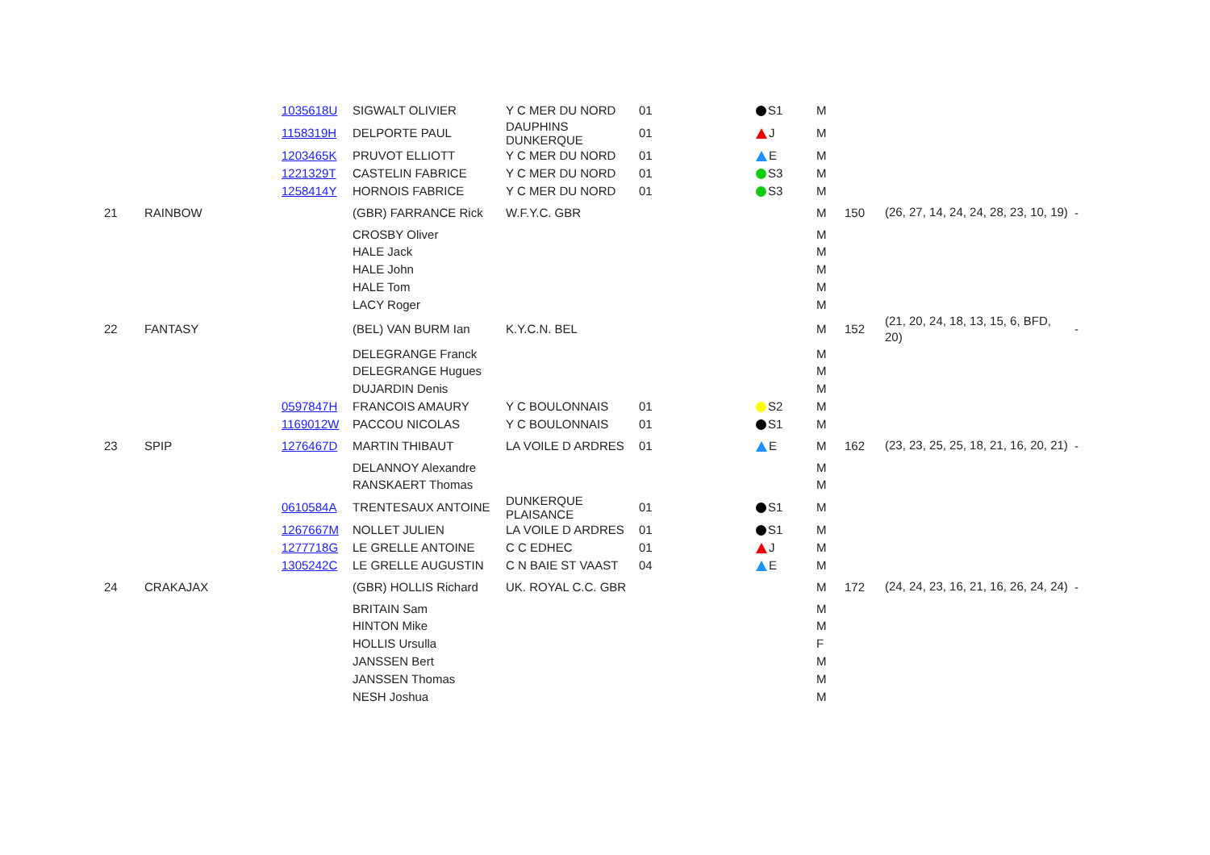| | | 1035618U | SIGWALT OLIVIER | Y C MER DU NORD | 01 | S1 | M | | | |
| | | 1158319H | DELPORTE PAUL | DAUPHINS DUNKERQUE | 01 | J | M | | | |
| | | 1203465K | PRUVOT ELLIOTT | Y C MER DU NORD | 01 | E | M | | | |
| | | 1221329T | CASTELIN FABRICE | Y C MER DU NORD | 01 | S3 | M | | | |
| | | 1258414Y | HORNOIS FABRICE | Y C MER DU NORD | 01 | S3 | M | | | |
| 21 | RAINBOW | | (GBR) FARRANCE Rick | W.F.Y.C. GBR | | | M | 150 | (26, 27, 14, 24, 24, 28, 23, 10, 19) | - |
| | | | CROSBY Oliver | | | | M | | | |
| | | | HALE Jack | | | | M | | | |
| | | | HALE John | | | | M | | | |
| | | | HALE Tom | | | | M | | | |
| | | | LACY Roger | | | | M | | | |
| 22 | FANTASY | | (BEL) VAN BURM Ian | K.Y.C.N. BEL | | | M | 152 | (21, 20, 24, 18, 13, 15, 6, BFD, 20) | - |
| | | | DELEGRANGE Franck | | | | M | | | |
| | | | DELEGRANGE Hugues | | | | M | | | |
| | | | DUJARDIN Denis | | | | M | | | |
| | | 0597847H | FRANCOIS AMAURY | Y C BOULONNAIS | 01 | S2 | M | | | |
| | | 1169012W | PACCOU NICOLAS | Y C BOULONNAIS | 01 | S1 | M | | | |
| 23 | SPIP | 1276467D | MARTIN THIBAUT | LA VOILE D ARDRES | 01 | E | M | 162 | (23, 23, 25, 25, 18, 21, 16, 20, 21) | - |
| | | | DELANNOY Alexandre | | | | M | | | |
| | | | RANSKAERT Thomas | | | | M | | | |
| | | 0610584A | TRENTESAUX ANTOINE | DUNKERQUE PLAISANCE | 01 | S1 | M | | | |
| | | 1267667M | NOLLET JULIEN | LA VOILE D ARDRES | 01 | S1 | M | | | |
| | | 1277718G | LE GRELLE ANTOINE | C C EDHEC | 01 | J | M | | | |
| | | 1305242C | LE GRELLE AUGUSTIN | C N BAIE ST VAAST | 04 | E | M | | | |
| 24 | CRAKAJAX | | (GBR) HOLLIS Richard | UK. ROYAL C.C. GBR | | | M | 172 | (24, 24, 23, 16, 21, 16, 26, 24, 24) | - |
| | | | BRITAIN Sam | | | | M | | | |
| | | | HINTON Mike | | | | M | | | |
| | | | HOLLIS Ursulla | | | | F | | | |
| | | | JANSSEN Bert | | | | M | | | |
| | | | JANSSEN Thomas | | | | M | | | |
| | | | NESH Joshua | | | | M | | | |